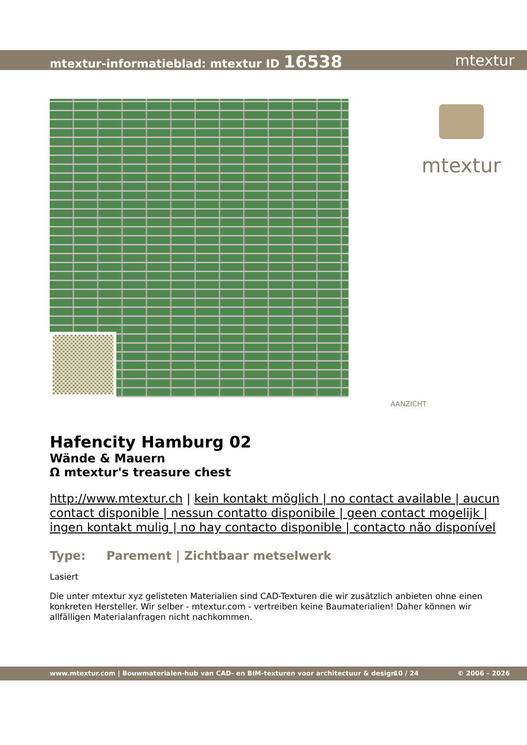mtextur-informatieblad: mtextur ID 16538 mtextur
mtextur
AANZICHT
Hafencity Hamburg 02
Wände & Mauern
Ω mtextur's treasure chest
http://www.mtextur.ch | kein kontakt möglich | no contact available | aucun contact disponible | nessun contatto disponibile | geen contact mogelijk | ingen kontakt mulig | no hay contacto disponible | contacto não disponível
Type: Parement | Zichtbaar metselwerk
Lasiert
Die unter mtextur xyz gelisteten Materialien sind CAD-Texturen die wir zusätzlich anbieten ohne einen konkreten Hersteller. Wir selber - mtextur.com - vertreiben keine Baumaterialien! Daher können wir allfälligen Materialanfragen nicht nachkommen.
www.mtextur.com | Bouwmaterialen-hub van CAD- en BIM-texturen voor architectuur & design 10 / 24 © 2006 – 2026